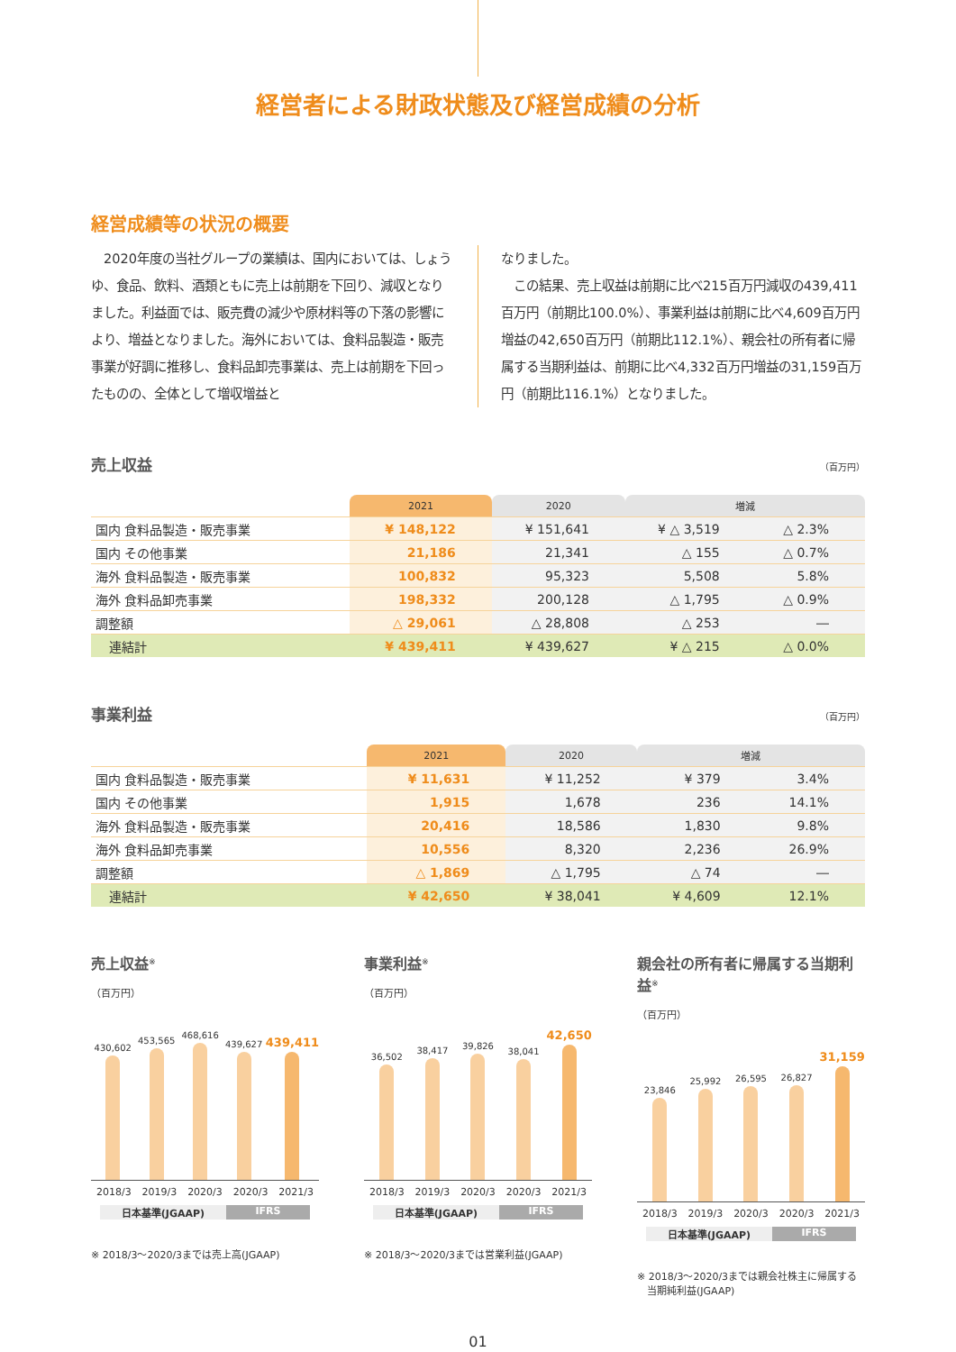経営者による財政状態及び経営成績の分析
経営成績等の状況の概要
　2020年度の当社グループの業績は、国内においては、しょうゆ、食品、飲料、酒類ともに売上は前期を下回り、減収となりました。利益面では、販売費の減少や原材料等の下落の影響により、増益となりました。海外においては、食料品製造・販売事業が好調に推移し、食料品卸売事業は、売上は前期を下回ったものの、全体として増収増益と
なりました。
　この結果、売上収益は前期に比べ215百万円減収の439,411百万円（前期比100.0%）、事業利益は前期に比べ4,609百万円増益の42,650百万円（前期比112.1%）、親会社の所有者に帰属する当期利益は、前期に比べ4,332百万円増益の31,159百万円（前期比116.1%）となりました。
売上収益 （百万円）
| | 2021 | 2020 | 増減 | |
| --- | --- | --- | --- | --- |
| 国内 食料品製造・販売事業 | ¥ 148,122 | ¥ 151,641 | ¥ △ 3,519 | △ 2.3% |
| 国内 その他事業 | 21,186 | 21,341 | △ 155 | △ 0.7% |
| 海外 食料品製造・販売事業 | 100,832 | 95,323 | 5,508 | 5.8% |
| 海外 食料品卸売事業 | 198,332 | 200,128 | △ 1,795 | △ 0.9% |
| 調整額 | △ 29,061 | △ 28,808 | △ 253 | ― |
| 連結計 | ¥ 439,411 | ¥ 439,627 | ¥ △ 215 | △ 0.0% |
事業利益 （百万円）
| | 2021 | 2020 | 増減 | |
| --- | --- | --- | --- | --- |
| 国内 食料品製造・販売事業 | ¥ 11,631 | ¥ 11,252 | ¥ 379 | 3.4% |
| 国内 その他事業 | 1,915 | 1,678 | 236 | 14.1% |
| 海外 食料品製造・販売事業 | 20,416 | 18,586 | 1,830 | 9.8% |
| 海外 食料品卸売事業 | 10,556 | 8,320 | 2,236 | 26.9% |
| 調整額 | △ 1,869 | △ 1,795 | △ 74 | ― |
| 連結計 | ¥ 42,650 | ¥ 38,041 | ¥ 4,609 | 12.1% |
売上収益<sup>※</sup>
（百万円）
430,602
453,565
468,616
439,627
439,411
2018/3 2019/3 2020/3 2020/3 2021/3
日本基準(JGAAP) IFRS
※ 2018/3～2020/3までは売上高(JGAAP)
事業利益<sup>※</sup>
（百万円）
36,502
38,417
39,826
38,041
42,650
2018/3 2019/3 2020/3 2020/3 2021/3
日本基準(JGAAP) IFRS
※ 2018/3～2020/3までは営業利益(JGAAP)
親会社の所有者に帰属する当期利益<sup>※</sup>
（百万円）
23,846
25,992
26,595
26,827
31,159
2018/3 2019/3 2020/3 2020/3 2021/3
日本基準(JGAAP) IFRS
※ 2018/3～2020/3までは親会社株主に帰属する
　当期純利益(JGAAP)
01